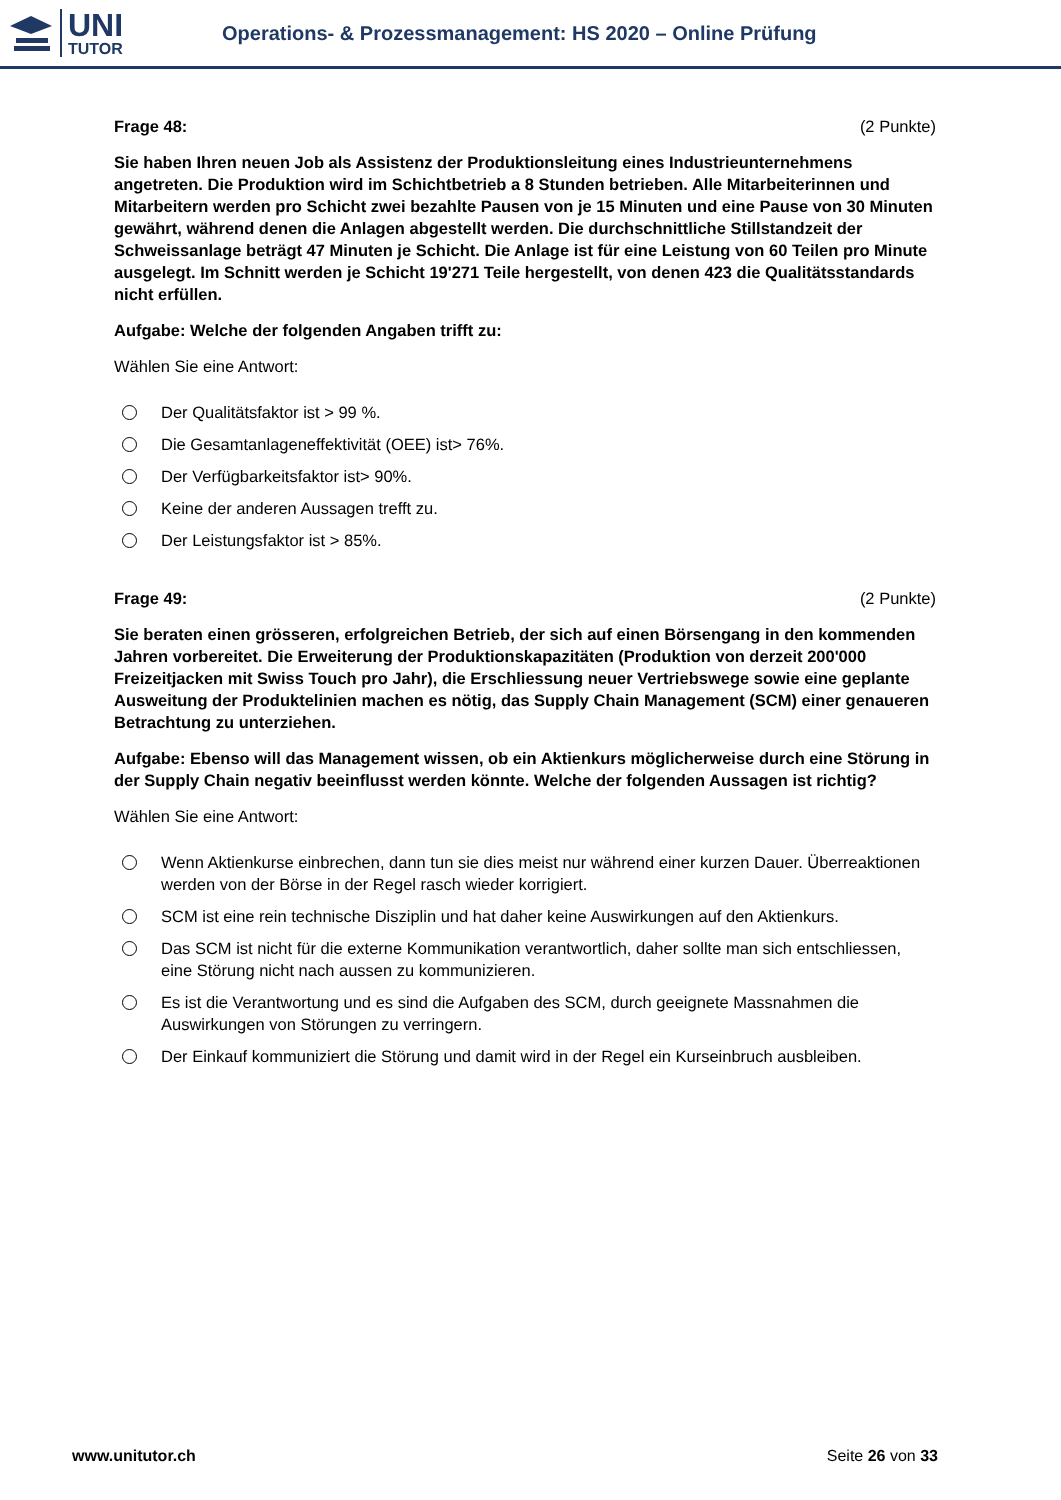UNI
TUTOR
Operations- & Prozessmanagement: HS 2020 – Online Prüfung
Frage 48: (2 Punkte)
Sie haben Ihren neuen Job als Assistenz der Produktionsleitung eines Industrieunternehmens angetreten. Die Produktion wird im Schichtbetrieb a 8 Stunden betrieben. Alle Mitarbeiterinnen und Mitarbeitern werden pro Schicht zwei bezahlte Pausen von je 15 Minuten und eine Pause von 30 Minuten gewährt, während denen die Anlagen abgestellt werden. Die durchschnittliche Stillstandzeit der Schweissanlage beträgt 47 Minuten je Schicht. Die Anlage ist für eine Leistung von 60 Teilen pro Minute ausgelegt. Im Schnitt werden je Schicht 19'271 Teile hergestellt, von denen 423 die Qualitätsstandards nicht erfüllen.
Aufgabe: Welche der folgenden Angaben trifft zu:
Wählen Sie eine Antwort:
Der Qualitätsfaktor ist > 99 %.
Die Gesamtanlageneffektivität (OEE) ist> 76%.
Der Verfügbarkeitsfaktor ist> 90%.
Keine der anderen Aussagen trefft zu.
Der Leistungsfaktor ist > 85%.
Frage 49: (2 Punkte)
Sie beraten einen grösseren, erfolgreichen Betrieb, der sich auf einen Börsengang in den kommenden Jahren vorbereitet. Die Erweiterung der Produktionskapazitäten (Produktion von derzeit 200'000 Freizeitjacken mit Swiss Touch pro Jahr), die Erschliessung neuer Vertriebswege sowie eine geplante Ausweitung der Produktelinien machen es nötig, das Supply Chain Management (SCM) einer genaueren Betrachtung zu unterziehen.
Aufgabe: Ebenso will das Management wissen, ob ein Aktienkurs möglicherweise durch eine Störung in der Supply Chain negativ beeinflusst werden könnte. Welche der folgenden Aussagen ist richtig?
Wählen Sie eine Antwort:
Wenn Aktienkurse einbrechen, dann tun sie dies meist nur während einer kurzen Dauer. Überreaktionen werden von der Börse in der Regel rasch wieder korrigiert.
SCM ist eine rein technische Disziplin und hat daher keine Auswirkungen auf den Aktienkurs.
Das SCM ist nicht für die externe Kommunikation verantwortlich, daher sollte man sich entschliessen, eine Störung nicht nach aussen zu kommunizieren.
Es ist die Verantwortung und es sind die Aufgaben des SCM, durch geeignete Massnahmen die Auswirkungen von Störungen zu verringern.
Der Einkauf kommuniziert die Störung und damit wird in der Regel ein Kurseinbruch ausbleiben.
www.unitutor.ch Seite 26 von 33